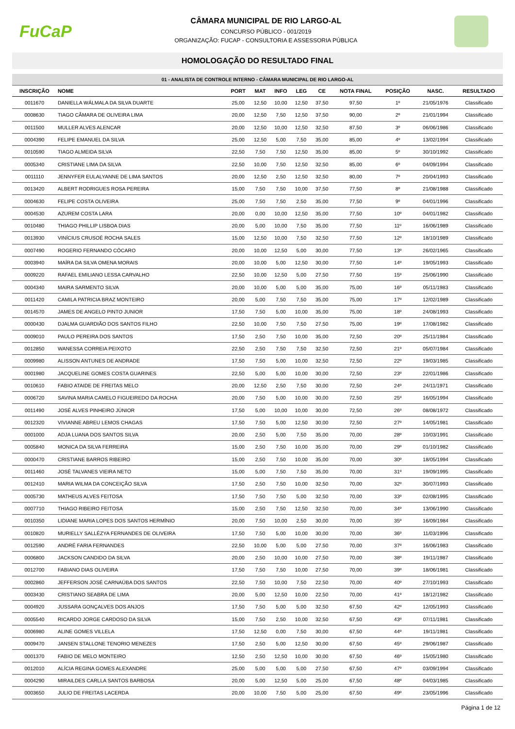FuCaP
CÂMARA MUNICIPAL DE RIO LARGO-AL
CONCURSO PÚBLICO - 001/2019
ORGANIZAÇÃO: FUCAP - CONSULTORIA E ASSESSORIA PÚBLICA
HOMOLOGAÇÃO DO RESULTADO FINAL
01 - ANALISTA DE CONTROLE INTERNO - CÂMARA MUNICIPAL DE RIO LARGO-AL
| INSCRIÇÃO | NOME | PORT | MAT | INFO | LEG | CE | NOTA FINAL | POSIÇÃO | NASC. | RESULTADO |
| --- | --- | --- | --- | --- | --- | --- | --- | --- | --- | --- |
| 0011670 | DANIELLA WÁLMALA DA SILVA DUARTE | 25,00 | 12,50 | 10,00 | 12,50 | 37,50 | 97,50 | 1º | 21/05/1976 | Classificado |
| 0008630 | TIAGO CÂMARA DE OLIVEIRA LIMA | 20,00 | 12,50 | 7,50 | 12,50 | 37,50 | 90,00 | 2º | 21/01/1994 | Classificado |
| 0011500 | MULLER ALVES ALENCAR | 20,00 | 12,50 | 10,00 | 12,50 | 32,50 | 87,50 | 3º | 06/06/1986 | Classificado |
| 0004390 | FELIPE EMANUEL DA SILVA | 25,00 | 12,50 | 5,00 | 7,50 | 35,00 | 85,00 | 4º | 13/02/1994 | Classificado |
| 0010590 | TIAGO ALMEIDA SILVA | 22,50 | 7,50 | 7,50 | 12,50 | 35,00 | 85,00 | 5º | 30/10/1992 | Classificado |
| 0005340 | CRISTIANE LIMA DA SILVA | 22,50 | 10,00 | 7,50 | 12,50 | 32,50 | 85,00 | 6º | 04/09/1994 | Classificado |
| 0011110 | JENNYFER EULALYANNE DE LIMA SANTOS | 20,00 | 12,50 | 2,50 | 12,50 | 32,50 | 80,00 | 7º | 20/04/1993 | Classificado |
| 0013420 | ALBERT RODRIGUES ROSA PEREIRA | 15,00 | 7,50 | 7,50 | 10,00 | 37,50 | 77,50 | 8º | 21/08/1988 | Classificado |
| 0004630 | FELIPE COSTA OLIVEIRA | 25,00 | 7,50 | 7,50 | 2,50 | 35,00 | 77,50 | 9º | 04/01/1996 | Classificado |
| 0004530 | AZUREM COSTA LARA | 20,00 | 0,00 | 10,00 | 12,50 | 35,00 | 77,50 | 10º | 04/01/1982 | Classificado |
| 0010480 | THIAGO PHILLIP LISBOA DIAS | 20,00 | 5,00 | 10,00 | 7,50 | 35,00 | 77,50 | 11º | 16/06/1989 | Classificado |
| 0013930 | VINÍCIUS CRUSOÉ ROCHA SALES | 15,00 | 12,50 | 10,00 | 7,50 | 32,50 | 77,50 | 12º | 18/10/1989 | Classificado |
| 0007490 | ROGERIO FERNANDO CÓCARO | 20,00 | 10,00 | 12,50 | 5,00 | 30,00 | 77,50 | 13º | 26/02/1965 | Classificado |
| 0003940 | MAÍRA DA SILVA OMENA MORAIS | 20,00 | 10,00 | 5,00 | 12,50 | 30,00 | 77,50 | 14º | 19/05/1993 | Classificado |
| 0009220 | RAFAEL EMILIANO LESSA CARVALHO | 22,50 | 10,00 | 12,50 | 5,00 | 27,50 | 77,50 | 15º | 25/06/1990 | Classificado |
| 0004340 | MAIRA SARMENTO SILVA | 20,00 | 10,00 | 5,00 | 5,00 | 35,00 | 75,00 | 16º | 05/11/1983 | Classificado |
| 0011420 | CAMILA PATRICIA BRAZ MONTEIRO | 20,00 | 5,00 | 7,50 | 7,50 | 35,00 | 75,00 | 17º | 12/02/1989 | Classificado |
| 0014570 | JAMES DE ANGELO PINTO JUNIOR | 17,50 | 7,50 | 5,00 | 10,00 | 35,00 | 75,00 | 18º | 24/08/1993 | Classificado |
| 0000430 | DJALMA GUARDIÃO DOS SANTOS FILHO | 22,50 | 10,00 | 7,50 | 7,50 | 27,50 | 75,00 | 19º | 17/08/1982 | Classificado |
| 0009010 | PAULO PEREIRA DOS SANTOS | 17,50 | 2,50 | 7,50 | 10,00 | 35,00 | 72,50 | 20º | 25/11/1984 | Classificado |
| 0012850 | WANESSA CORREIA PEIXOTO | 22,50 | 2,50 | 7,50 | 7,50 | 32,50 | 72,50 | 21º | 05/07/1984 | Classificado |
| 0009980 | ALISSON ANTUNES DE ANDRADE | 17,50 | 7,50 | 5,00 | 10,00 | 32,50 | 72,50 | 22º | 19/03/1985 | Classificado |
| 0001980 | JACQUELINE GOMES COSTA GUARINES | 22,50 | 5,00 | 5,00 | 10,00 | 30,00 | 72,50 | 23º | 22/01/1986 | Classificado |
| 0010610 | FABIO ATAIDE DE FREITAS MELO | 20,00 | 12,50 | 2,50 | 7,50 | 30,00 | 72,50 | 24º | 24/11/1971 | Classificado |
| 0006720 | SAVINA MARIA CAMELO FIGUEIREDO DA ROCHA | 20,00 | 7,50 | 5,00 | 10,00 | 30,00 | 72,50 | 25º | 16/05/1994 | Classificado |
| 0011490 | JOSÉ ALVES PINHEIRO JÚNIOR | 17,50 | 5,00 | 10,00 | 10,00 | 30,00 | 72,50 | 26º | 08/08/1972 | Classificado |
| 0012320 | VIVIANNE ABREU LEMOS CHAGAS | 17,50 | 7,50 | 5,00 | 12,50 | 30,00 | 72,50 | 27º | 14/05/1981 | Classificado |
| 0001000 | ADJA LUANA DOS SANTOS SILVA | 20,00 | 2,50 | 5,00 | 7,50 | 35,00 | 70,00 | 28º | 10/03/1991 | Classificado |
| 0005840 | MONICA DA SILVA FERREIRA | 15,00 | 2,50 | 7,50 | 10,00 | 35,00 | 70,00 | 29º | 01/10/1982 | Classificado |
| 0000470 | CRISTIANE BARROS RIBEIRO | 15,00 | 2,50 | 7,50 | 10,00 | 35,00 | 70,00 | 30º | 18/05/1994 | Classificado |
| 0011460 | JOSÉ TALVANES VIEIRA NETO | 15,00 | 5,00 | 7,50 | 7,50 | 35,00 | 70,00 | 31º | 19/09/1995 | Classificado |
| 0012410 | MARIA WILMA DA CONCEIÇÃO SILVA | 17,50 | 2,50 | 7,50 | 10,00 | 32,50 | 70,00 | 32º | 30/07/1993 | Classificado |
| 0005730 | MATHEUS ALVES FEITOSA | 17,50 | 7,50 | 7,50 | 5,00 | 32,50 | 70,00 | 33º | 02/08/1995 | Classificado |
| 0007710 | THIAGO RIBEIRO FEITOSA | 15,00 | 2,50 | 7,50 | 12,50 | 32,50 | 70,00 | 34º | 13/06/1990 | Classificado |
| 0010350 | LIDIANE MARIA LOPES DOS SANTOS HERMÍNIO | 20,00 | 7,50 | 10,00 | 2,50 | 30,00 | 70,00 | 35º | 16/09/1984 | Classificado |
| 0010820 | MURIELLY SALLÉZYA FERNANDES DE OLIVEIRA | 17,50 | 7,50 | 5,00 | 10,00 | 30,00 | 70,00 | 36º | 11/03/1996 | Classificado |
| 0012590 | ANDRÉ FARIA FERNANDES | 22,50 | 10,00 | 5,00 | 5,00 | 27,50 | 70,00 | 37º | 16/06/1983 | Classificado |
| 0006800 | JACKSON CANDIDO DA SILVA | 20,00 | 2,50 | 10,00 | 10,00 | 27,50 | 70,00 | 38º | 19/11/1987 | Classificado |
| 0012700 | FABIANO DIAS OLIVEIRA | 17,50 | 7,50 | 7,50 | 10,00 | 27,50 | 70,00 | 39º | 18/06/1981 | Classificado |
| 0002860 | JEFFERSON JOSÉ CARNAÚBA DOS SANTOS | 22,50 | 7,50 | 10,00 | 7,50 | 22,50 | 70,00 | 40º | 27/10/1993 | Classificado |
| 0003430 | CRISTIANO SEABRA DE LIMA | 20,00 | 5,00 | 12,50 | 10,00 | 22,50 | 70,00 | 41º | 18/12/1982 | Classificado |
| 0004920 | JUSSARA GONÇALVES DOS ANJOS | 17,50 | 7,50 | 5,00 | 5,00 | 32,50 | 67,50 | 42º | 12/05/1993 | Classificado |
| 0005540 | RICARDO JORGE CARDOSO DA SILVA | 15,00 | 7,50 | 2,50 | 10,00 | 32,50 | 67,50 | 43º | 07/11/1981 | Classificado |
| 0006980 | ALINE GOMES VILLELA | 17,50 | 12,50 | 0,00 | 7,50 | 30,00 | 67,50 | 44º | 19/11/1981 | Classificado |
| 0009470 | JANSEN STALLONE TENORIO MENEZES | 17,50 | 2,50 | 5,00 | 12,50 | 30,00 | 67,50 | 45º | 29/06/1987 | Classificado |
| 0001370 | FABIO DE MELO MONTEIRO | 12,50 | 2,50 | 12,50 | 10,00 | 30,00 | 67,50 | 46º | 15/05/1980 | Classificado |
| 0012010 | ALÍCIA REGINA GOMES ALEXANDRE | 25,00 | 5,00 | 5,00 | 5,00 | 27,50 | 67,50 | 47º | 03/09/1994 | Classificado |
| 0004290 | MIRAILDES CARLLA SANTOS BARBOSA | 20,00 | 5,00 | 12,50 | 5,00 | 25,00 | 67,50 | 48º | 04/03/1985 | Classificado |
| 0003650 | JULIO DE FREITAS LACERDA | 20,00 | 10,00 | 7,50 | 5,00 | 25,00 | 67,50 | 49º | 23/05/1996 | Classificado |
Página 1 de 12